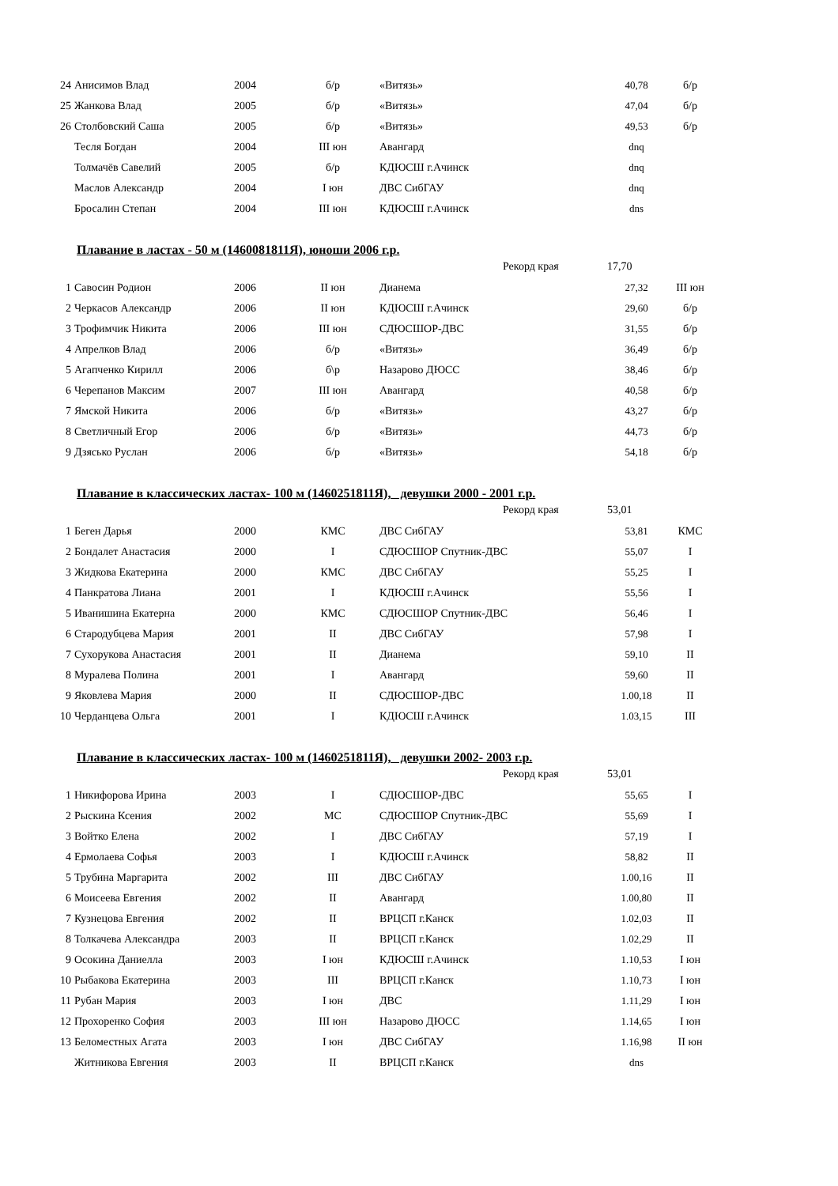| 24 | Анисимов Влад | 2004 | б/р | «Витязь» | 40,78 | б/р |
| 25 | Жанкова Влад | 2005 | б/р | «Витязь» | 47,04 | б/р |
| 26 | Столбовский Саша | 2005 | б/р | «Витязь» | 49,53 | б/р |
| | Тесля Богдан | 2004 | III юн | Авангард | dnq | |
| | Толмачёв Савелий | 2005 | б/р | КДЮСШ г.Ачинск | dnq | |
| | Маслов Александр | 2004 | I юн | ДВС СибГАУ | dnq | |
| | Бросалин Степан | 2004 | III юн | КДЮСШ г.Ачинск | dns | |
Плавание в ластах - 50 м (1460081811Я), юноши 2006 г.р.
Рекорд края 17,70
| 1 | Савосин Родион | 2006 | II юн | Дианема | 27,32 | III юн |
| 2 | Черкасов Александр | 2006 | II юн | КДЮСШ г.Ачинск | 29,60 | б/р |
| 3 | Трофимчик Никита | 2006 | III юн | СДЮСШОР-ДВС | 31,55 | б/р |
| 4 | Апрелков Влад | 2006 | б/р | «Витязь» | 36,49 | б/р |
| 5 | Агапченко Кирилл | 2006 | б\р | Назарово ДЮСС | 38,46 | б/р |
| 6 | Черепанов Максим | 2007 | III юн | Авангард | 40,58 | б/р |
| 7 | Ямской Никита | 2006 | б/р | «Витязь» | 43,27 | б/р |
| 8 | Светличный Егор | 2006 | б/р | «Витязь» | 44,73 | б/р |
| 9 | Дзясько Руслан | 2006 | б/р | «Витязь» | 54,18 | б/р |
Плавание в классических ластах- 100 м (1460251811Я), девушки 2000 - 2001 г.р.
Рекорд края 53,01
| 1 | Беген Дарья | 2000 | КМС | ДВС СибГАУ | 53,81 | КМС |
| 2 | Бондалет Анастасия | 2000 | I | СДЮСШОР Спутник-ДВС | 55,07 | I |
| 3 | Жидкова Екатерина | 2000 | КМС | ДВС СибГАУ | 55,25 | I |
| 4 | Панкратова Лиана | 2001 | I | КДЮСШ г.Ачинск | 55,56 | I |
| 5 | Иванишина Екатерна | 2000 | КМС | СДЮСШОР Спутник-ДВС | 56,46 | I |
| 6 | Стародубцева Мария | 2001 | II | ДВС СибГАУ | 57,98 | I |
| 7 | Сухорукова Анастасия | 2001 | II | Дианема | 59,10 | II |
| 8 | Муралева Полина | 2001 | I | Авангард | 59,60 | II |
| 9 | Яковлева Мария | 2000 | II | СДЮСШОР-ДВС | 1.00,18 | II |
| 10 | Черданцева Ольга | 2001 | I | КДЮСШ г.Ачинск | 1.03,15 | III |
Плавание в классических ластах- 100 м (1460251811Я), девушки 2002- 2003 г.р.
Рекорд края 53,01
| 1 | Никифорова Ирина | 2003 | I | СДЮСШОР-ДВС | 55,65 | I |
| 2 | Рыскина Ксения | 2002 | МС | СДЮСШОР Спутник-ДВС | 55,69 | I |
| 3 | Войтко Елена | 2002 | I | ДВС СибГАУ | 57,19 | I |
| 4 | Ермолаева Софья | 2003 | I | КДЮСШ г.Ачинск | 58,82 | II |
| 5 | Трубина Маргарита | 2002 | III | ДВС СибГАУ | 1.00,16 | II |
| 6 | Моисеева Евгения | 2002 | II | Авангард | 1.00,80 | II |
| 7 | Кузнецова Евгения | 2002 | II | ВРЦСП г.Канск | 1.02,03 | II |
| 8 | Толкачева Александра | 2003 | II | ВРЦСП г.Канск | 1.02,29 | II |
| 9 | Осокина Даниелла | 2003 | I юн | КДЮСШ г.Ачинск | 1.10,53 | I юн |
| 10 | Рыбакова Екатерина | 2003 | III | ВРЦСП г.Канск | 1.10,73 | I юн |
| 11 | Рубан Мария | 2003 | I юн | ДВС | 1.11,29 | I юн |
| 12 | Прохоренко София | 2003 | III юн | Назарово ДЮСС | 1.14,65 | I юн |
| 13 | Беломестных Агата | 2003 | I юн | ДВС СибГАУ | 1.16,98 | II юн |
| | Житникова Евгения | 2003 | II | ВРЦСП г.Канск | dns | |